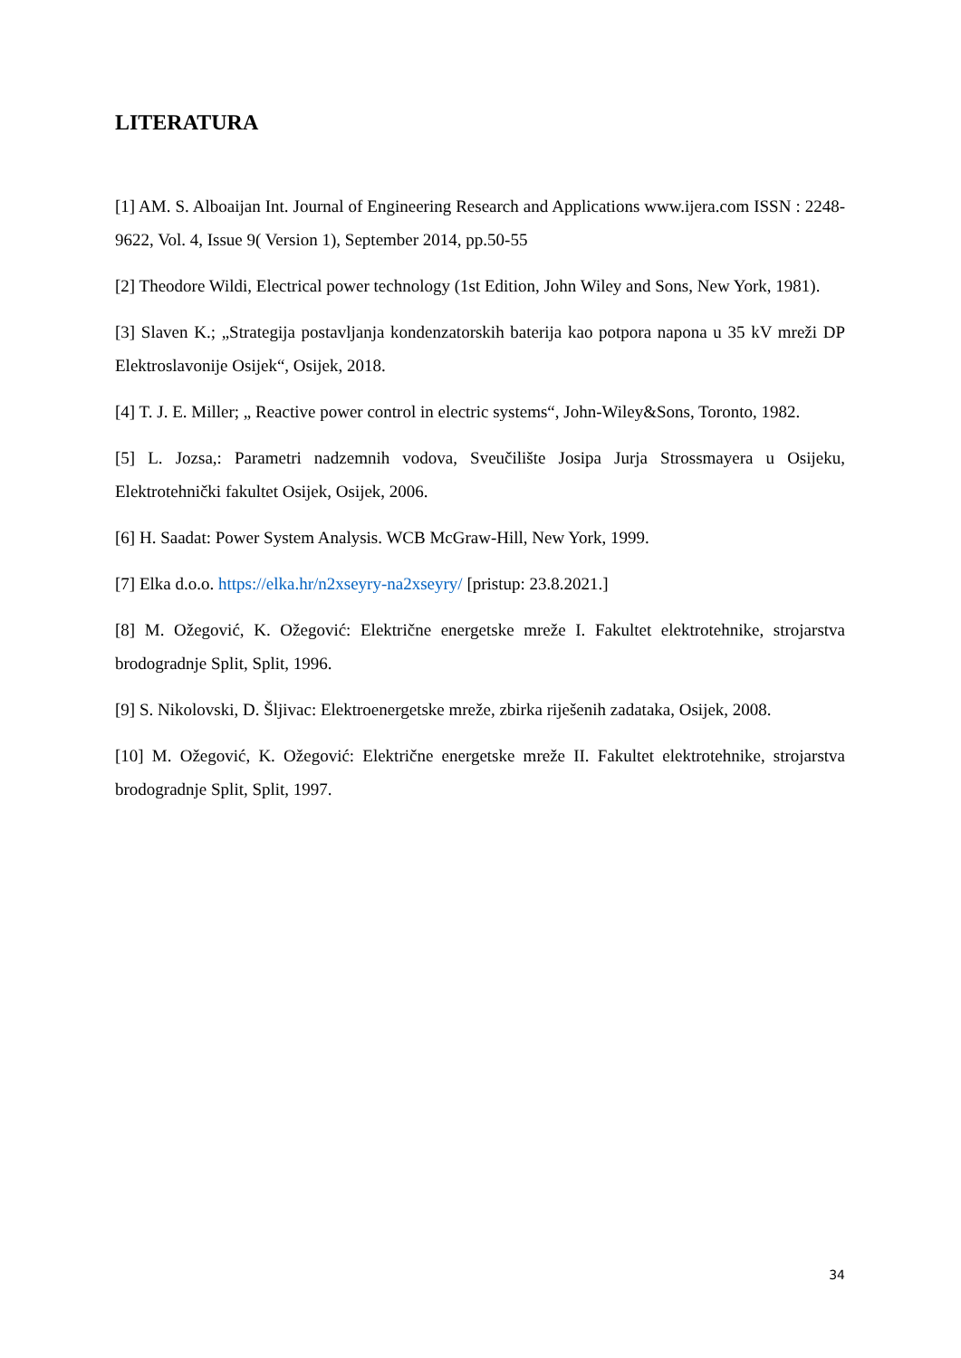LITERATURA
[1] AM. S. Alboaijan Int. Journal of Engineering Research and Applications www.ijera.com ISSN : 2248-9622, Vol. 4, Issue 9( Version 1), September 2014, pp.50-55
[2] Theodore Wildi, Electrical power technology (1st Edition, John Wiley and Sons, New York, 1981).
[3] Slaven K.; „Strategija postavljanja kondenzatorskih baterija kao potpora napona u 35 kV mreži DP Elektroslavonije Osijek“, Osijek, 2018.
[4] T. J. E. Miller; „ Reactive power control in electric systems“, John-Wiley&Sons, Toronto, 1982.
[5] L. Jozsa,: Parametri nadzemnih vodova, Sveučilište Josipa Jurja Strossmayera u Osijeku, Elektrotehnički fakultet Osijek, Osijek, 2006.
[6] H. Saadat: Power System Analysis. WCB McGraw-Hill, New York, 1999.
[7] Elka d.o.o. https://elka.hr/n2xseyry-na2xseyry/ [pristup: 23.8.2021.]
[8] M. Ožegović, K. Ožegović: Električne energetske mreže I. Fakultet elektrotehnike, strojarstva brodogradnje Split, Split, 1996.
[9] S. Nikolovski, D. Šljivac: Elektroenergetske mreže, zbirka riješenih zadataka, Osijek, 2008.
[10] M. Ožegović, K. Ožegović: Električne energetske mreže II. Fakultet elektrotehnike, strojarstva brodogradnje Split, Split, 1997.
34